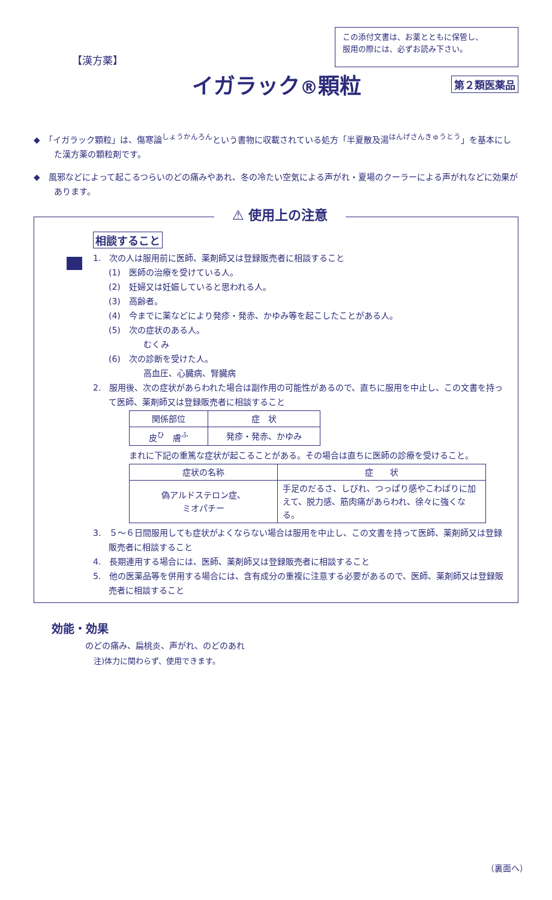【漢方薬】
この添付文書は、お薬とともに保管し、
服用の際には、必ずお読み下さい。
イガラック®顆粒
第２類医薬品
◆　「イガラック顆粒」は、傷寒論<sup>しょうかんろん</sup>という書物に収載されている処方「半夏散及湯<sup>はんげさんきゅうとう</sup>」を基本にした漢方薬の顆粒剤です。
◆　風邪などによって起こるつらいのどの痛みやあれ、冬の冷たい空気による声がれ・夏場のクーラーによる声がれなどに効果があります。
⚠ 使用上の注意
相談すること
1.　次の人は服用前に医師、薬剤師又は登録販売者に相談すること
(1)　医師の治療を受けている人。
(2)　妊婦又は妊娠していると思われる人。
(3)　高齢者。
(4)　今までに薬などにより発疹・発赤、かゆみ等を起こしたことがある人。
(5)　次の症状のある人。
むくみ
(6)　次の診断を受けた人。
高血圧、心臓病、腎臓病
2.　服用後、次の症状があらわれた場合は副作用の可能性があるので、直ちに服用を中止し、この文書を持って医師、薬剤師又は登録販売者に相談すること
| 関係部位 | 症 状 |
| --- | --- |
| 皮<sup>ひ</sup> 膚<sup>ふ</sup> | 発疹・発赤、かゆみ |
まれに下記の重篤な症状が起こることがある。その場合は直ちに医師の診療を受けること。
| 症状の名称 | 症 状 |
| --- | --- |
| 偽アルドステロン症、 ミオパチー | 手足のだるさ、しびれ、つっぱり感やこわばりに加えて、脱力感、筋肉痛があらわれ、徐々に強くなる。 |
3.　５～６日間服用しても症状がよくならない場合は服用を中止し、この文書を持って医師、薬剤師又は登録販売者に相談すること
4.　長期連用する場合には、医師、薬剤師又は登録販売者に相談すること
5.　他の医薬品等を併用する場合には、含有成分の重複に注意する必要があるので、医師、薬剤師又は登録販売者に相談すること
効能・効果
のどの痛み、扁桃炎、声がれ、のどのあれ
注)体力に関わらず、使用できます。
（裏面へ）